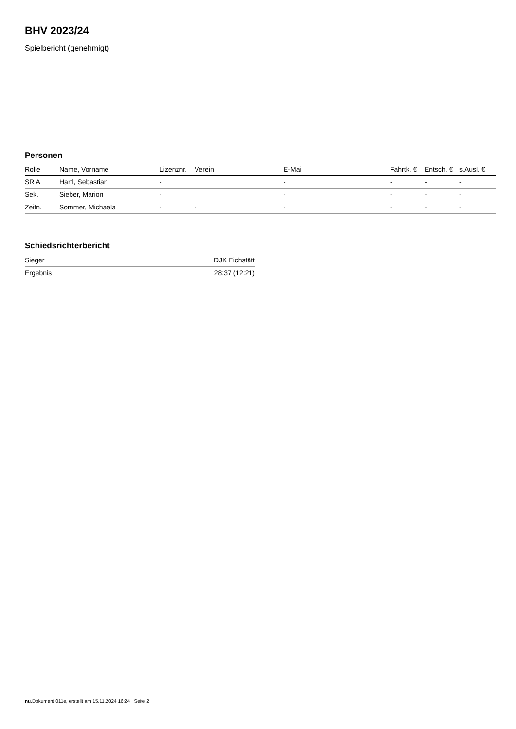BHV 2023/24
Spielbericht (genehmigt)
Personen
| Rolle | Name, Vorname | Lizenznr. | Verein | E-Mail | Fahrtk. € | Entsch. € | s.Ausl. € |
| --- | --- | --- | --- | --- | --- | --- | --- |
| SR A | Hartl, Sebastian | - | | - | - | - | - |
| Sek. | Sieber, Marion | - | | - | - | - | - |
| Zeitn. | Sommer, Michaela | - | - | - | - | - | - |
Schiedsrichterbericht
| Sieger | DJK Eichstätt |
| Ergebnis | 28:37 (12:21) |
nu.Dokument 011e, erstellt am 15.11.2024 16:24 | Seite 2